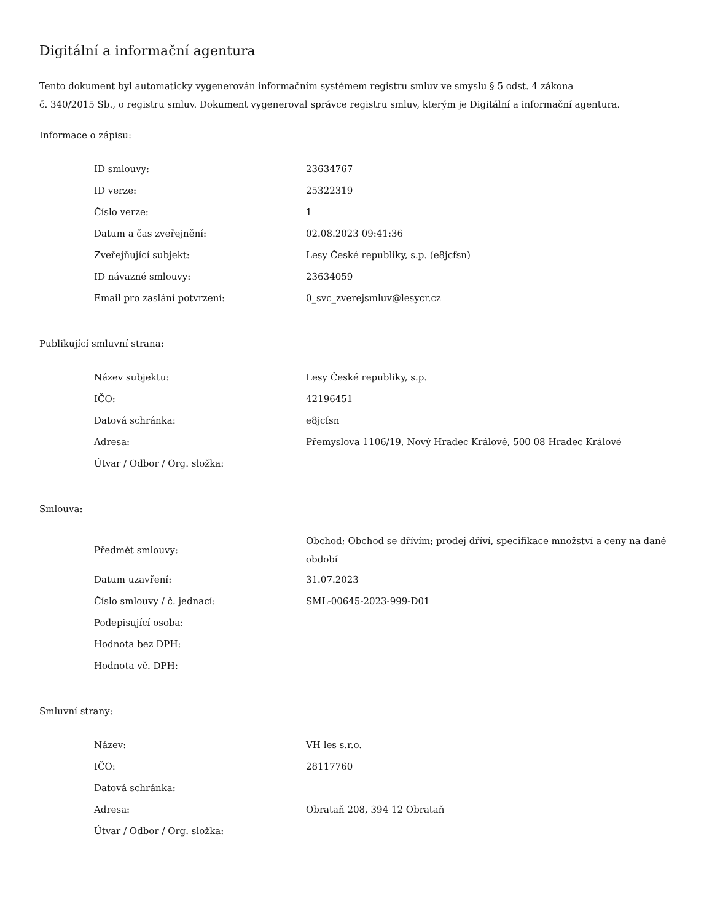Digitální a informační agentura
Tento dokument byl automaticky vygenerován informačním systémem registru smluv ve smyslu § 5 odst. 4 zákona
č. 340/2015 Sb., o registru smluv. Dokument vygeneroval správce registru smluv, kterým je Digitální a informační agentura.
Informace o zápisu:
| ID smlouvy: | 23634767 |
| ID verze: | 25322319 |
| Číslo verze: | 1 |
| Datum a čas zveřejnění: | 02.08.2023 09:41:36 |
| Zveřejňující subjekt: | Lesy České republiky, s.p. (e8jcfsn) |
| ID návazné smlouvy: | 23634059 |
| Email pro zaslání potvrzení: | 0_svc_zverejsmluv@lesycr.cz |
Publikující smluvní strana:
| Název subjektu: | Lesy České republiky, s.p. |
| IČO: | 42196451 |
| Datová schránka: | e8jcfsn |
| Adresa: | Přemyslova 1106/19, Nový Hradec Králové, 500 08 Hradec Králové |
| Útvar / Odbor / Org. složka: | |
Smlouva:
| Předmět smlouvy: | Obchod; Obchod se dřívím; prodej dříví, specifikace množství a ceny na dané období |
| Datum uzavření: | 31.07.2023 |
| Číslo smlouvy / č. jednací: | SML-00645-2023-999-D01 |
| Podepisující osoba: | |
| Hodnota bez DPH: | |
| Hodnota vč. DPH: | |
Smluvní strany:
| Název: | VH les s.r.o. |
| IČO: | 28117760 |
| Datová schránka: | |
| Adresa: | Obrataň 208, 394 12 Obrataň |
| Útvar / Odbor / Org. složka: | |